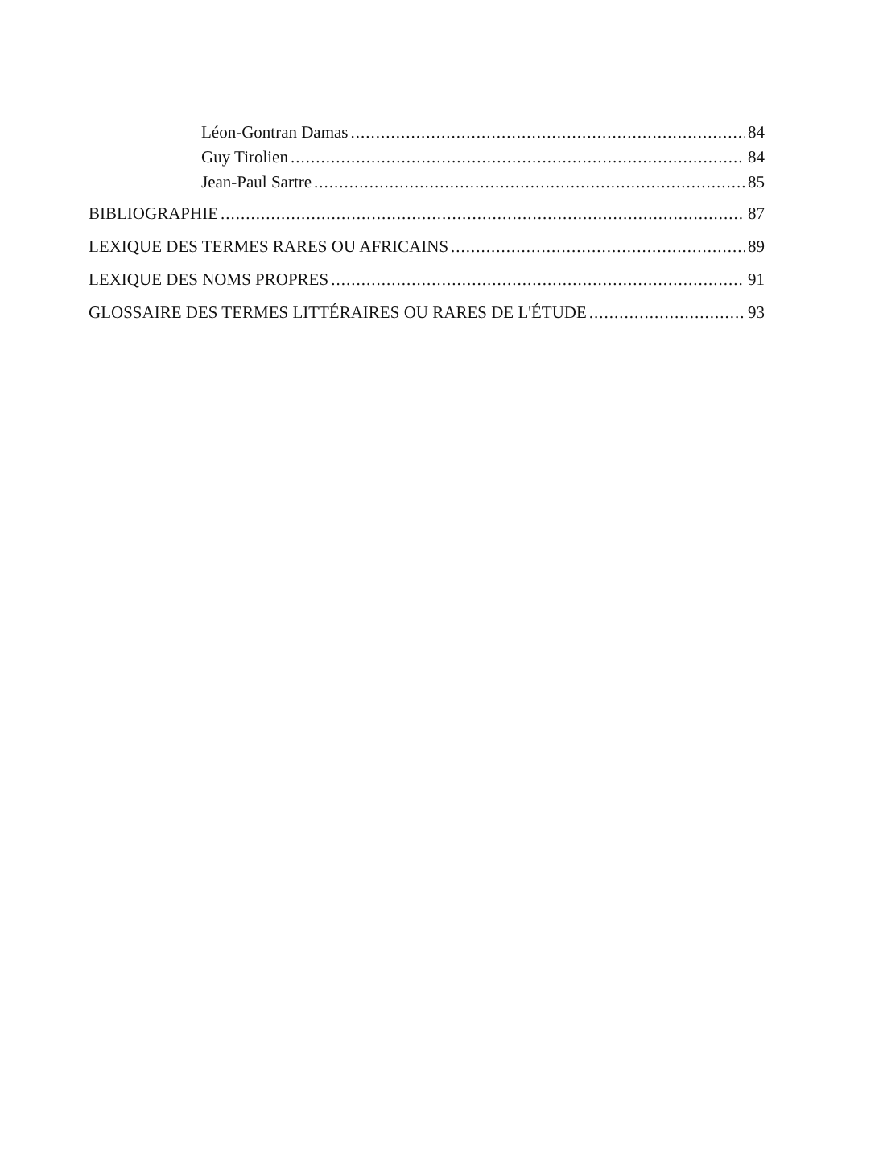Léon-Gontran Damas 84
Guy Tirolien 84
Jean-Paul Sartre 85
BIBLIOGRAPHIE 87
LEXIQUE DES TERMES RARES OU AFRICAINS 89
LEXIQUE DES NOMS PROPRES 91
GLOSSAIRE DES TERMES LITTÉRAIRES OU RARES DE L'ÉTUDE 93